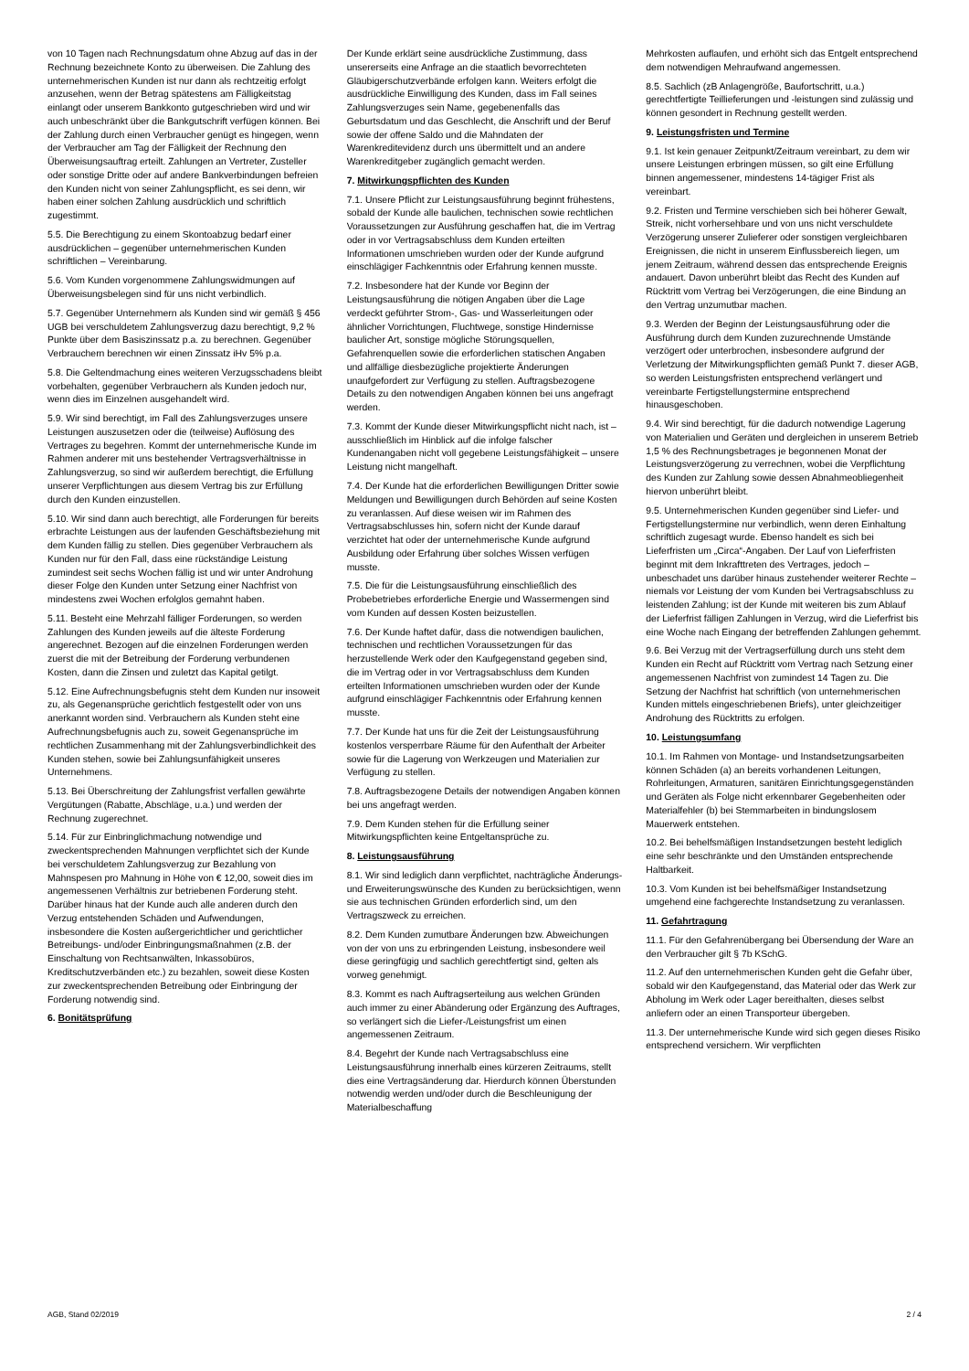von 10 Tagen nach Rechnungsdatum ohne Abzug auf das in der Rechnung bezeichnete Konto zu überweisen. Die Zahlung des unternehmerischen Kunden ist nur dann als rechtzeitig erfolgt anzusehen, wenn der Betrag spätestens am Fälligkeitstag einlangt oder unserem Bankkonto gutgeschrieben wird und wir auch unbeschränkt über die Bankgutschrift verfügen können. Bei der Zahlung durch einen Verbraucher genügt es hingegen, wenn der Verbraucher am Tag der Fälligkeit der Rechnung den Überweisungsauftrag erteilt. Zahlungen an Vertreter, Zusteller oder sonstige Dritte oder auf andere Bankverbindungen befreien den Kunden nicht von seiner Zahlungspflicht, es sei denn, wir haben einer solchen Zahlung ausdrücklich und schriftlich zugestimmt.
5.5. Die Berechtigung zu einem Skontoabzug bedarf einer ausdrücklichen – gegenüber unternehmerischen Kunden schriftlichen – Vereinbarung.
5.6. Vom Kunden vorgenommene Zahlungswidmungen auf Überweisungsbelegen sind für uns nicht verbindlich.
5.7. Gegenüber Unternehmern als Kunden sind wir gemäß § 456 UGB bei verschuldetem Zahlungsverzug dazu berechtigt, 9,2 % Punkte über dem Basiszinssatz p.a. zu berechnen. Gegenüber Verbrauchern berechnen wir einen Zinssatz iHv 5% p.a.
5.8. Die Geltendmachung eines weiteren Verzugsschadens bleibt vorbehalten, gegenüber Verbrauchern als Kunden jedoch nur, wenn dies im Einzelnen ausgehandelt wird.
5.9. Wir sind berechtigt, im Fall des Zahlungsverzuges unsere Leistungen auszusetzen oder die (teilweise) Auflösung des Vertrages zu begehren. Kommt der unternehmerische Kunde im Rahmen anderer mit uns bestehender Vertragsverhältnisse in Zahlungsverzug, so sind wir außerdem berechtigt, die Erfüllung unserer Verpflichtungen aus diesem Vertrag bis zur Erfüllung durch den Kunden einzustellen.
5.10. Wir sind dann auch berechtigt, alle Forderungen für bereits erbrachte Leistungen aus der laufenden Geschäftsbeziehung mit dem Kunden fällig zu stellen. Dies gegenüber Verbrauchern als Kunden nur für den Fall, dass eine rückständige Leistung zumindest seit sechs Wochen fällig ist und wir unter Androhung dieser Folge den Kunden unter Setzung einer Nachfrist von mindestens zwei Wochen erfolglos gemahnt haben.
5.11. Besteht eine Mehrzahl fälliger Forderungen, so werden Zahlungen des Kunden jeweils auf die älteste Forderung angerechnet. Bezogen auf die einzelnen Forderungen werden zuerst die mit der Betreibung der Forderung verbundenen Kosten, dann die Zinsen und zuletzt das Kapital getilgt.
5.12. Eine Aufrechnungsbefugnis steht dem Kunden nur insoweit zu, als Gegenansprüche gerichtlich festgestellt oder von uns anerkannt worden sind. Verbrauchern als Kunden steht eine Aufrechnungsbefugnis auch zu, soweit Gegenansprüche im rechtlichen Zusammenhang mit der Zahlungsverbindlichkeit des Kunden stehen, sowie bei Zahlungsunfähigkeit unseres Unternehmens.
5.13. Bei Überschreitung der Zahlungsfrist verfallen gewährte Vergütungen (Rabatte, Abschläge, u.a.) und werden der Rechnung zugerechnet.
5.14. Für zur Einbringlichmachung notwendige und zweckentsprechenden Mahnungen verpflichtet sich der Kunde bei verschuldetem Zahlungsverzug zur Bezahlung von Mahnspesen pro Mahnung in Höhe von € 12,00, soweit dies im angemessenen Verhältnis zur betriebenen Forderung steht. Darüber hinaus hat der Kunde auch alle anderen durch den Verzug entstehenden Schäden und Aufwendungen, insbesondere die Kosten außergerichtlicher und gerichtlicher Betreibungs- und/oder Einbringungsmaßnahmen (z.B. der Einschaltung von Rechtsanwälten, Inkassobüros, Kreditschutzverbänden etc.) zu bezahlen, soweit diese Kosten zur zweckentsprechenden Betreibung oder Einbringung der Forderung notwendig sind.
6. Bonitätsprüfung
Der Kunde erklärt seine ausdrückliche Zustimmung, dass unsererseits eine Anfrage an die staatlich bevorrechteten Gläubigerschutzverbände erfolgen kann. Weiters erfolgt die ausdrückliche Einwilligung des Kunden, dass im Fall seines Zahlungsverzuges sein Name, gegebenenfalls das Geburtsdatum und das Geschlecht, die Anschrift und der Beruf sowie der offene Saldo und die Mahndaten der Warenkreditevidenz durch uns übermittelt und an andere Warenkreditgeber zugänglich gemacht werden.
7. Mitwirkungspflichten des Kunden
7.1. Unsere Pflicht zur Leistungsausführung beginnt frühestens, sobald der Kunde alle baulichen, technischen sowie rechtlichen Voraussetzungen zur Ausführung geschaffen hat, die im Vertrag oder in vor Vertragsabschluss dem Kunden erteilten Informationen umschrieben wurden oder der Kunde aufgrund einschlägiger Fachkenntnis oder Erfahrung kennen musste.
7.2. Insbesondere hat der Kunde vor Beginn der Leistungsausführung die nötigen Angaben über die Lage verdeckt geführter Strom-, Gas- und Wasserleitungen oder ähnlicher Vorrichtungen, Fluchtwege, sonstige Hindernisse baulicher Art, sonstige mögliche Störungsquellen, Gefahrenquellen sowie die erforderlichen statischen Angaben und allfällige diesbezügliche projektierte Änderungen unaufgefordert zur Verfügung zu stellen. Auftragsbezogene Details zu den notwendigen Angaben können bei uns angefragt werden.
7.3. Kommt der Kunde dieser Mitwirkungspflicht nicht nach, ist – ausschließlich im Hinblick auf die infolge falscher Kundenangaben nicht voll gegebene Leistungsfähigkeit – unsere Leistung nicht mangelhaft.
7.4. Der Kunde hat die erforderlichen Bewilligungen Dritter sowie Meldungen und Bewilligungen durch Behörden auf seine Kosten zu veranlassen. Auf diese weisen wir im Rahmen des Vertragsabschlusses hin, sofern nicht der Kunde darauf verzichtet hat oder der unternehmerische Kunde aufgrund Ausbildung oder Erfahrung über solches Wissen verfügen musste.
7.5. Die für die Leistungsausführung einschließlich des Probebetriebes erforderliche Energie und Wassermengen sind vom Kunden auf dessen Kosten beizustellen.
7.6. Der Kunde haftet dafür, dass die notwendigen baulichen, technischen und rechtlichen Voraussetzungen für das herzustellende Werk oder den Kaufgegenstand gegeben sind, die im Vertrag oder in vor Vertragsabschluss dem Kunden erteilten Informationen umschrieben wurden oder der Kunde aufgrund einschlägiger Fachkenntnis oder Erfahrung kennen musste.
7.7. Der Kunde hat uns für die Zeit der Leistungsausführung kostenlos versperrbare Räume für den Aufenthalt der Arbeiter sowie für die Lagerung von Werkzeugen und Materialien zur Verfügung zu stellen.
7.8. Auftragsbezogene Details der notwendigen Angaben können bei uns angefragt werden.
7.9. Dem Kunden stehen für die Erfüllung seiner Mitwirkungspflichten keine Entgeltansprüche zu.
8. Leistungsausführung
8.1. Wir sind lediglich dann verpflichtet, nachträgliche Änderungs- und Erweiterungswünsche des Kunden zu berücksichtigen, wenn sie aus technischen Gründen erforderlich sind, um den Vertragszweck zu erreichen.
8.2. Dem Kunden zumutbare Änderungen bzw. Abweichungen von der von uns zu erbringenden Leistung, insbesondere weil diese geringfügig und sachlich gerechtfertigt sind, gelten als vorweg genehmigt.
8.3. Kommt es nach Auftragserteilung aus welchen Gründen auch immer zu einer Abänderung oder Ergänzung des Auftrages, so verlängert sich die Liefer-/Leistungsfrist um einen angemessenen Zeitraum.
8.4. Begehrt der Kunde nach Vertragsabschluss eine Leistungsausführung innerhalb eines kürzeren Zeitraums, stellt dies eine Vertragsänderung dar. Hierdurch können Überstunden notwendig werden und/oder durch die Beschleunigung der Materialbeschaffung
Mehrkosten auflaufen, und erhöht sich das Entgelt entsprechend dem notwendigen Mehraufwand angemessen.
8.5. Sachlich (zB Anlagengröße, Baufortschritt, u.a.) gerechtfertigte Teillieferungen und -leistungen sind zulässig und können gesondert in Rechnung gestellt werden.
9. Leistungsfristen und Termine
9.1. Ist kein genauer Zeitpunkt/Zeitraum vereinbart, zu dem wir unsere Leistungen erbringen müssen, so gilt eine Erfüllung binnen angemessener, mindestens 14-tägiger Frist als vereinbart.
9.2. Fristen und Termine verschieben sich bei höherer Gewalt, Streik, nicht vorhersehbare und von uns nicht verschuldete Verzögerung unserer Zulieferer oder sonstigen vergleichbaren Ereignissen, die nicht in unserem Einflussbereich liegen, um jenem Zeitraum, während dessen das entsprechende Ereignis andauert. Davon unberührt bleibt das Recht des Kunden auf Rücktritt vom Vertrag bei Verzögerungen, die eine Bindung an den Vertrag unzumutbar machen.
9.3. Werden der Beginn der Leistungsausführung oder die Ausführung durch dem Kunden zuzurechnende Umstände verzögert oder unterbrochen, insbesondere aufgrund der Verletzung der Mitwirkungspflichten gemäß Punkt 7. dieser AGB, so werden Leistungsfristen entsprechend verlängert und vereinbarte Fertigstellungstermine entsprechend hinausgeschoben.
9.4. Wir sind berechtigt, für die dadurch notwendige Lagerung von Materialien und Geräten und dergleichen in unserem Betrieb 1,5 % des Rechnungsbetrages je begonnenen Monat der Leistungsverzögerung zu verrechnen, wobei die Verpflichtung des Kunden zur Zahlung sowie dessen Abnahmeobliegenheit hiervon unberührt bleibt.
9.5. Unternehmerischen Kunden gegenüber sind Liefer- und Fertigstellungstermine nur verbindlich, wenn deren Einhaltung schriftlich zugesagt wurde. Ebenso handelt es sich bei Lieferfristen um „Circa“-Angaben. Der Lauf von Lieferfristen beginnt mit dem Inkrafttreten des Vertrages, jedoch – unbeschadet uns darüber hinaus zustehender weiterer Rechte – niemals vor Leistung der vom Kunden bei Vertragsabschluss zu leistenden Zahlung; ist der Kunde mit weiteren bis zum Ablauf der Lieferfrist fälligen Zahlungen in Verzug, wird die Lieferfrist bis eine Woche nach Eingang der betreffenden Zahlungen gehemmt.
9.6. Bei Verzug mit der Vertragserfüllung durch uns steht dem Kunden ein Recht auf Rücktritt vom Vertrag nach Setzung einer angemessenen Nachfrist von zumindest 14 Tagen zu. Die Setzung der Nachfrist hat schriftlich (von unternehmerischen Kunden mittels eingeschriebenen Briefs), unter gleichzeitiger Androhung des Rücktritts zu erfolgen.
10. Leistungsumfang
10.1. Im Rahmen von Montage- und Instandsetzungsarbeiten können Schäden (a) an bereits vorhandenen Leitungen, Rohrleitungen, Armaturen, sanitären Einrichtungsgegenständen und Geräten als Folge nicht erkennbarer Gegebenheiten oder Materialfehler (b) bei Stemmarbeiten in bindungslosem Mauerwerk entstehen.
10.2. Bei behelfsmäßigen Instandsetzungen besteht lediglich eine sehr beschränkte und den Umständen entsprechende Haltbarkeit.
10.3. Vom Kunden ist bei behelfsmäßiger Instandsetzung umgehend eine fachgerechte Instandsetzung zu veranlassen.
11. Gefahrtragung
11.1. Für den Gefahrenübergang bei Übersendung der Ware an den Verbraucher gilt § 7b KSchG.
11.2. Auf den unternehmerischen Kunden geht die Gefahr über, sobald wir den Kaufgegenstand, das Material oder das Werk zur Abholung im Werk oder Lager bereithalten, dieses selbst anliefern oder an einen Transporteur übergeben.
11.3. Der unternehmerische Kunde wird sich gegen dieses Risiko entsprechend versichern. Wir verpflichten
AGB, Stand 02/2019 2 / 4